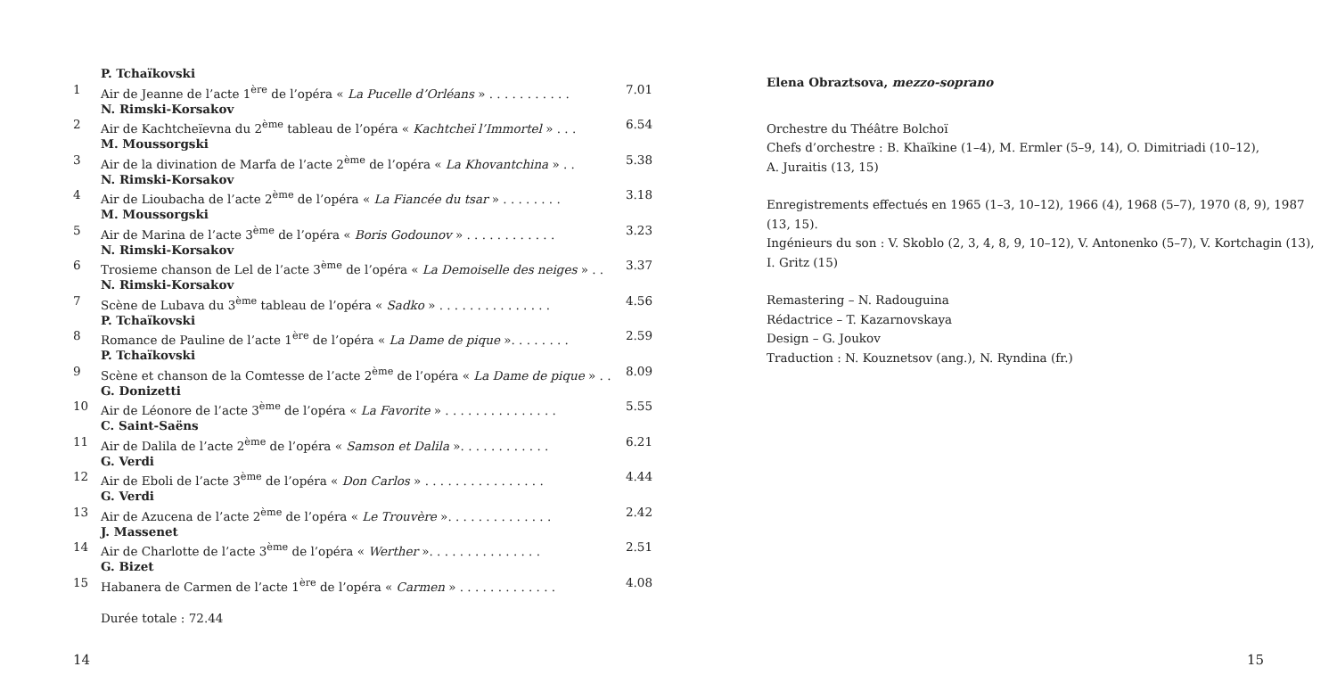| | P. Tchaïkovski | |
| 1 | Air de Jeanne de l’acte 1<sup>ère</sup> de l’opéra « La Pucelle d’Orléans » . . . . . . . . . . . | 7.01 |
| | N. Rimski-Korsakov | |
| 2 | Air de Kachtcheïevna du 2<sup>ème</sup> tableau de l’opéra « Kachtcheï l’Immortel » . . . | 6.54 |
| | M. Moussorgski | |
| 3 | Air de la divination de Marfa de l’acte 2<sup>ème</sup> de l’opéra « La Khovantchina » . . | 5.38 |
| | N. Rimski-Korsakov | |
| 4 | Air de Lioubacha de l’acte 2<sup>ème</sup> de l’opéra « La Fiancée du tsar » . . . . . . . . | 3.18 |
| | M. Moussorgski | |
| 5 | Air de Marina de l’acte 3<sup>ème</sup> de l’opéra « Boris Godounov » . . . . . . . . . . . . | 3.23 |
| | N. Rimski-Korsakov | |
| 6 | Trosieme chanson de Lel de l’acte 3<sup>ème</sup> de l’opéra « La Demoiselle des neiges » . . | 3.37 |
| | N. Rimski-Korsakov | |
| 7 | Scène de Lubava du 3<sup>ème</sup> tableau de l’opéra « Sadko » . . . . . . . . . . . . . . . | 4.56 |
| | P. Tchaïkovski | |
| 8 | Romance de Pauline de l’acte 1<sup>ère</sup> de l’opéra « La Dame de pique ». . . . . . . . | 2.59 |
| | P. Tchaïkovski | |
| 9 | Scène et chanson de la Comtesse de l’acte 2<sup>ème</sup> de l’opéra « La Dame de pique » . . | 8.09 |
| | G. Donizetti | |
| 10 | Air de Léonore de l’acte 3<sup>ème</sup> de l’opéra « La Favorite » . . . . . . . . . . . . . . . | 5.55 |
| | C. Saint-Saëns | |
| 11 | Air de Dalila de l’acte 2<sup>ème</sup> de l’opéra « Samson et Dalila ». . . . . . . . . . . . | 6.21 |
| | G. Verdi | |
| 12 | Air de Eboli de l’acte 3<sup>ème</sup> de l’opéra « Don Carlos » . . . . . . . . . . . . . . . . | 4.44 |
| | G. Verdi | |
| 13 | Air de Azucena de l’acte 2<sup>ème</sup> de l’opéra « Le Trouvère ». . . . . . . . . . . . . . | 2.42 |
| | J. Massenet | |
| 14 | Air de Charlotte de l’acte 3<sup>ème</sup> de l’opéra « Werther ». . . . . . . . . . . . . . . | 2.51 |
| | G. Bizet | |
| 15 | Habanera de Carmen de l’acte 1<sup>ère</sup> de l’opéra « Carmen » . . . . . . . . . . . . . | 4.08 |
Durée totale : 72.44
Elena Obraztsova, mezzo-soprano
Orchestre du Théâtre Bolchoï
Chefs d’orchestre : B. Khaïkine (1–4), M. Ermler (5–9, 14), O. Dimitriadi (10–12),
A. Juraitis (13, 15)
Enregistrements effectués en 1965 (1–3, 10–12), 1966 (4), 1968 (5–7), 1970 (8, 9), 1987 (13, 15).
Ingénieurs du son : V. Skoblo (2, 3, 4, 8, 9, 10–12), V. Antonenko (5–7), V. Kortchagin (13),
I. Gritz (15)
Remastering – N. Radouguina
Rédactrice – T. Kazarnovskaya
Design – G. Joukov
Traduction : N. Kouznetsov (ang.), N. Ryndina (fr.)
14 15